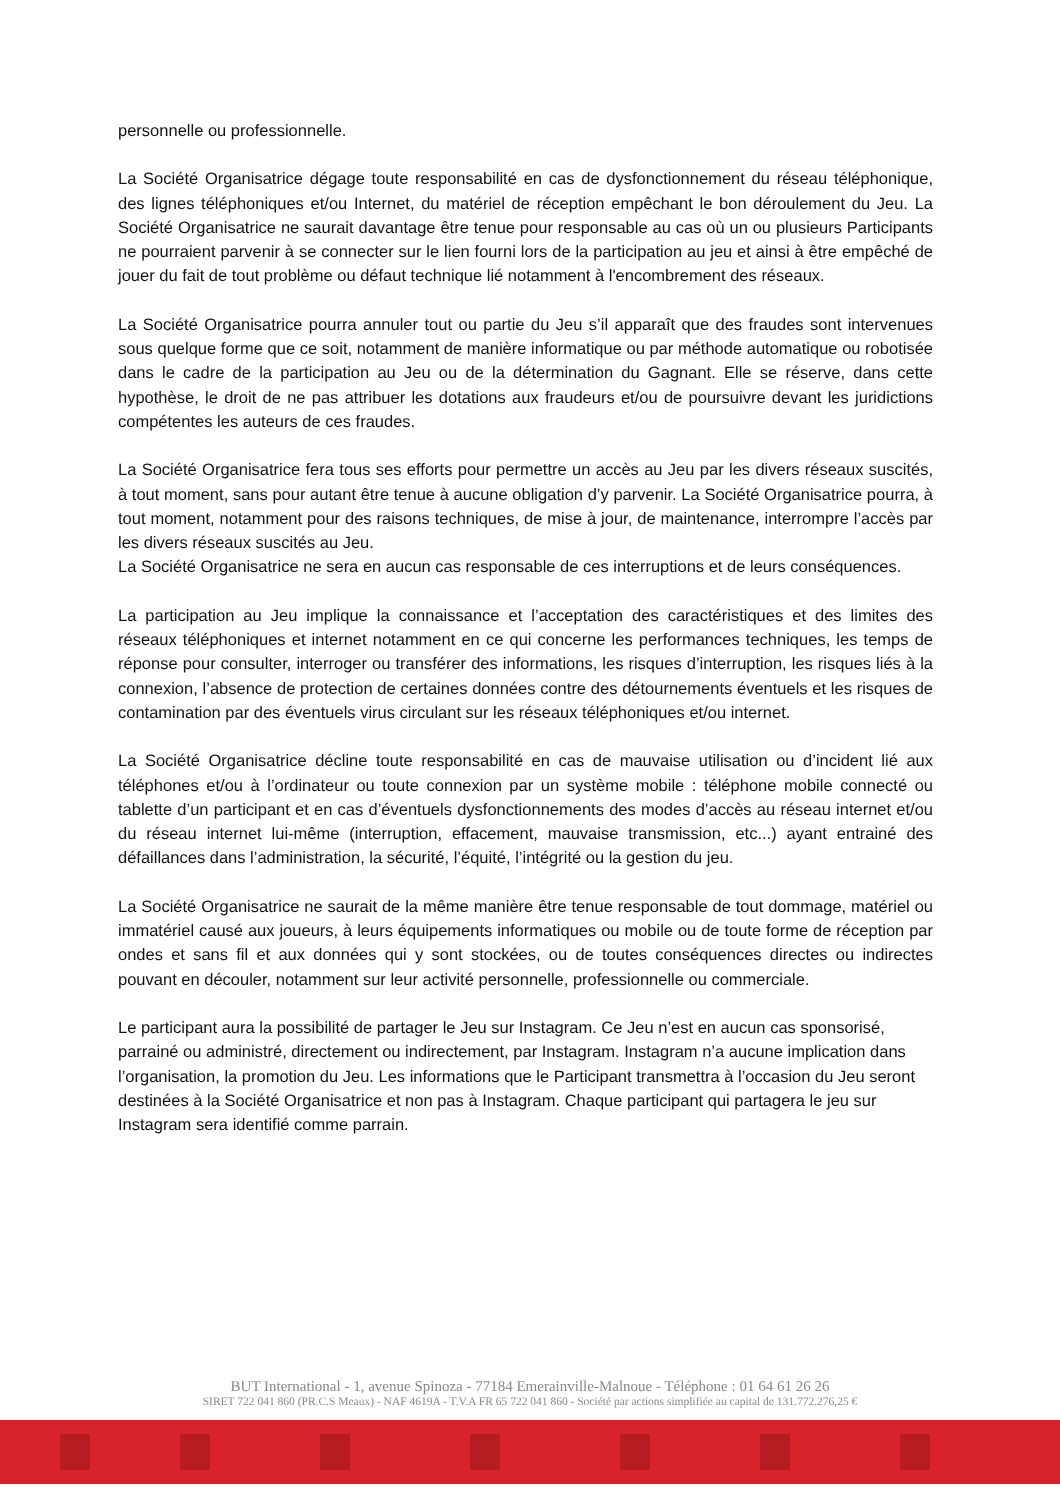personnelle ou professionnelle.
La Société Organisatrice dégage toute responsabilité en cas de dysfonctionnement du réseau téléphonique, des lignes téléphoniques et/ou Internet, du matériel de réception empêchant le bon déroulement du Jeu. La Société Organisatrice ne saurait davantage être tenue pour responsable au cas où un ou plusieurs Participants ne pourraient parvenir à se connecter sur le lien fourni lors de la participation au jeu et ainsi à être empêché de jouer du fait de tout problème ou défaut technique lié notamment à l'encombrement des réseaux.
La Société Organisatrice pourra annuler tout ou partie du Jeu s’il apparaît que des fraudes sont intervenues sous quelque forme que ce soit, notamment de manière informatique ou par méthode automatique ou robotisée dans le cadre de la participation au Jeu ou de la détermination du Gagnant. Elle se réserve, dans cette hypothèse, le droit de ne pas attribuer les dotations aux fraudeurs et/ou de poursuivre devant les juridictions compétentes les auteurs de ces fraudes.
La Société Organisatrice fera tous ses efforts pour permettre un accès au Jeu par les divers réseaux suscités, à tout moment, sans pour autant être tenue à aucune obligation d’y parvenir. La Société Organisatrice pourra, à tout moment, notamment pour des raisons techniques, de mise à jour, de maintenance, interrompre l’accès par les divers réseaux suscités au Jeu.
La Société Organisatrice ne sera en aucun cas responsable de ces interruptions et de leurs conséquences.
La participation au Jeu implique la connaissance et l’acceptation des caractéristiques et des limites des réseaux téléphoniques et internet notamment en ce qui concerne les performances techniques, les temps de réponse pour consulter, interroger ou transférer des informations, les risques d’interruption, les risques liés à la connexion, l’absence de protection de certaines données contre des détournements éventuels et les risques de contamination par des éventuels virus circulant sur les réseaux téléphoniques et/ou internet.
La Société Organisatrice décline toute responsabilité en cas de mauvaise utilisation ou d’incident lié aux téléphones et/ou à l’ordinateur ou toute connexion par un système mobile : téléphone mobile connecté ou tablette d’un participant et en cas d’éventuels dysfonctionnements des modes d’accès au réseau internet et/ou du réseau internet lui-même (interruption, effacement, mauvaise transmission, etc...) ayant entrainé des défaillances dans l’administration, la sécurité, l’équité, l’intégrité ou la gestion du jeu.
La Société Organisatrice ne saurait de la même manière être tenue responsable de tout dommage, matériel ou immatériel causé aux joueurs, à leurs équipements informatiques ou mobile ou de toute forme de réception par ondes et sans fil et aux données qui y sont stockées, ou de toutes conséquences directes ou indirectes pouvant en découler, notamment sur leur activité personnelle, professionnelle ou commerciale.
Le participant aura la possibilité de partager le Jeu sur Instagram. Ce Jeu n’est en aucun cas sponsorisé, parrainé ou administré, directement ou indirectement, par Instagram. Instagram n’a aucune implication dans l’organisation, la promotion du Jeu. Les informations que le Participant transmettra à l’occasion du Jeu seront destinées à la Société Organisatrice et non pas à Instagram. Chaque participant qui partagera le jeu sur Instagram sera identifié comme parrain.
BUT International - 1, avenue Spinoza - 77184 Emerainville-Malnoue - Téléphone : 01 64 61 26 26
SIRET 722 041 860 (PR.C.S Meaux) - NAF 4619A - T.V.A FR 65 722 041 860 - Société par actions simplifiée au capital de 131.772.276,25 €